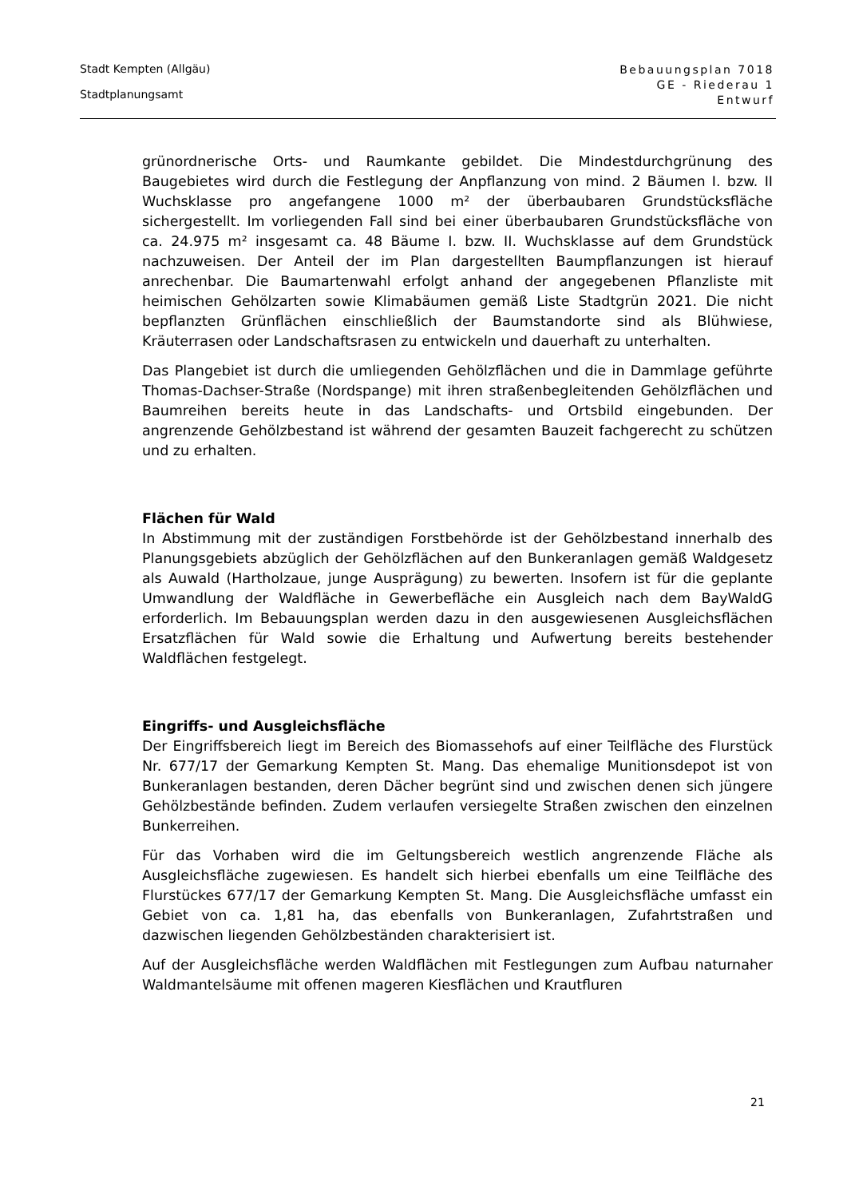Stadt Kempten (Allgäu)
Stadtplanungsamt
Bebauungsplan 7018
GE - Riederau 1
Entwurf
grünordnerische Orts- und Raumkante gebildet. Die Mindestdurchgrünung des Baugebietes wird durch die Festlegung der Anpflanzung von mind. 2 Bäumen I. bzw. II Wuchsklasse pro angefangene 1000 m² der überbaubaren Grundstücksfläche sichergestellt. Im vorliegenden Fall sind bei einer überbaubaren Grundstücksfläche von ca. 24.975 m² insgesamt ca. 48 Bäume I. bzw. II. Wuchsklasse auf dem Grundstück nachzuweisen. Der Anteil der im Plan dargestellten Baumpflanzungen ist hierauf anrechenbar. Die Baumartenwahl erfolgt anhand der angegebenen Pflanzliste mit heimischen Gehölzarten sowie Klimabäumen gemäß Liste Stadtgrün 2021. Die nicht bepflanzten Grünflächen einschließlich der Baumstandorte sind als Blühwiese, Kräuterrasen oder Landschaftsrasen zu entwickeln und dauerhaft zu unterhalten.
Das Plangebiet ist durch die umliegenden Gehölzflächen und die in Dammlage geführte Thomas-Dachser-Straße (Nordspange) mit ihren straßenbegleitenden Gehölzflächen und Baumreihen bereits heute in das Landschafts- und Ortsbild eingebunden. Der angrenzende Gehölzbestand ist während der gesamten Bauzeit fachgerecht zu schützen und zu erhalten.
Flächen für Wald
In Abstimmung mit der zuständigen Forstbehörde ist der Gehölzbestand innerhalb des Planungsgebiets abzüglich der Gehölzflächen auf den Bunkeranlagen gemäß Waldgesetz als Auwald (Hartholzaue, junge Ausprägung) zu bewerten. Insofern ist für die geplante Umwandlung der Waldfläche in Gewerbefläche ein Ausgleich nach dem BayWaldG erforderlich. Im Bebauungsplan werden dazu in den ausgewiesenen Ausgleichsflächen Ersatzflächen für Wald sowie die Erhaltung und Aufwertung bereits bestehender Waldflächen festgelegt.
Eingriffs- und Ausgleichsfläche
Der Eingriffsbereich liegt im Bereich des Biomassehofs auf einer Teilfläche des Flurstück Nr. 677/17 der Gemarkung Kempten St. Mang. Das ehemalige Munitionsdepot ist von Bunkeranlagen bestanden, deren Dächer begrünt sind und zwischen denen sich jüngere Gehölzbestände befinden. Zudem verlaufen versiegelte Straßen zwischen den einzelnen Bunkerreihen.
Für das Vorhaben wird die im Geltungsbereich westlich angrenzende Fläche als Ausgleichsfläche zugewiesen. Es handelt sich hierbei ebenfalls um eine Teilfläche des Flurstückes 677/17 der Gemarkung Kempten St. Mang. Die Ausgleichsfläche umfasst ein Gebiet von ca. 1,81 ha, das ebenfalls von Bunkeranlagen, Zufahrtstraßen und dazwischen liegenden Gehölzbeständen charakterisiert ist.
Auf der Ausgleichsfläche werden Waldflächen mit Festlegungen zum Aufbau naturnaher Waldmantelsäume mit offenen mageren Kiesflächen und Krautfluren
21